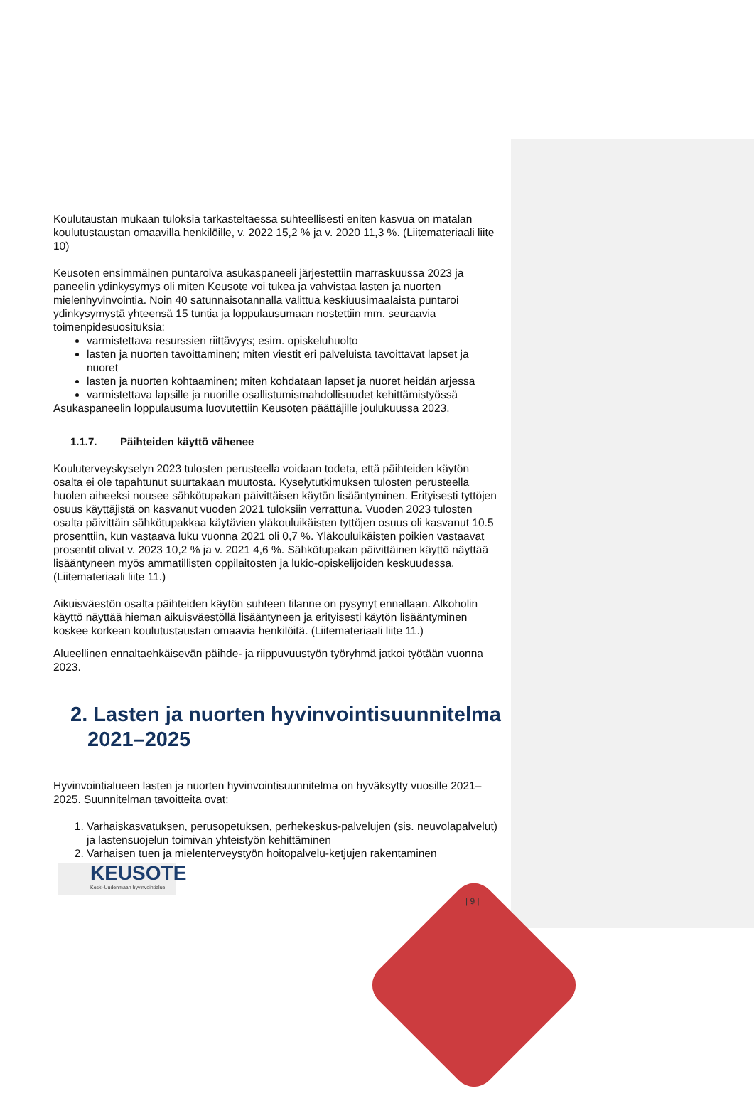Koulutaustan mukaan tuloksia tarkasteltaessa suhteellisesti eniten kasvua on matalan koulutustaustan omaavilla henkilöille, v. 2022 15,2 % ja v. 2020 11,3 %. (Liitemateriaali liite 10)
Keusoten ensimmäinen puntaroiva asukaspaneeli järjestettiin marraskuussa 2023 ja paneelin ydinkysymys oli miten Keusote voi tukea ja vahvistaa lasten ja nuorten mielenhyvinvointia. Noin 40 satunnaisotannalla valittua keskiuusimaalaista puntaroi ydinkysymystä yhteensä 15 tuntia ja loppulausumaan nostettiin mm. seuraavia toimenpidesuosituksia:
varmistettava resurssien riittävyys; esim. opiskeluhuolto
lasten ja nuorten tavoittaminen; miten viestit eri palveluista tavoittavat lapset ja nuoret
lasten ja nuorten kohtaaminen; miten kohdataan lapset ja nuoret heidän arjessa
varmistettava lapsille ja nuorille osallistumismahdollisuudet kehittämistyössä
Asukaspaneelin loppulausuma luovutettiin Keusoten päättäjille joulukuussa 2023.
1.1.7. Päihteiden käyttö vähenee
Kouluterveyskyselyn 2023 tulosten perusteella voidaan todeta, että päihteiden käytön osalta ei ole tapahtunut suurtakaan muutosta. Kyselytutkimuksen tulosten perusteella huolen aiheeksi nousee sähkötupakan päivittäisen käytön lisääntyminen. Erityisesti tyttöjen osuus käyttäjistä on kasvanut vuoden 2021 tuloksiin verrattuna. Vuoden 2023 tulosten osalta päivittäin sähkötupakkaa käytävien yläkouluikäisten tyttöjen osuus oli kasvanut 10.5 prosenttiin, kun vastaava luku vuonna 2021 oli 0,7 %. Yläkouluikäisten poikien vastaavat prosentit olivat v. 2023 10,2 % ja v. 2021 4,6 %. Sähkötupakan päivittäinen käyttö näyttää lisääntyneen myös ammatillisten oppilaitosten ja lukio-opiskelijoiden keskuudessa. (Liitemateriaali liite 11.)
Aikuisväestön osalta päihteiden käytön suhteen tilanne on pysynyt ennallaan. Alkoholin käyttö näyttää hieman aikuisväestöllä lisääntyneen ja erityisesti käytön lisääntyminen koskee korkean koulutustaustan omaavia henkilöitä. (Liitemateriaali liite 11.)
Alueellinen ennaltaehkäisevän päihde- ja riippuvuustyön työryhmä jatkoi työtään vuonna 2023.
2. Lasten ja nuorten hyvinvointisuunnitelma 2021–2025
Hyvinvointialueen lasten ja nuorten hyvinvointisuunnitelma on hyväksytty vuosille 2021–2025. Suunnitelman tavoitteita ovat:
1. Varhaiskasvatuksen, perusopetuksen, perhekeskus-palvelujen (sis. neuvolapalvelut) ja lastensuojelun toimivan yhteistyön kehittäminen
2. Varhaisen tuen ja mielenterveystyön hoitopalvelu-ketjujen rakentaminen
KEUSOTE
Keski-Uudenmaan hyvinvointialue
| 9 |